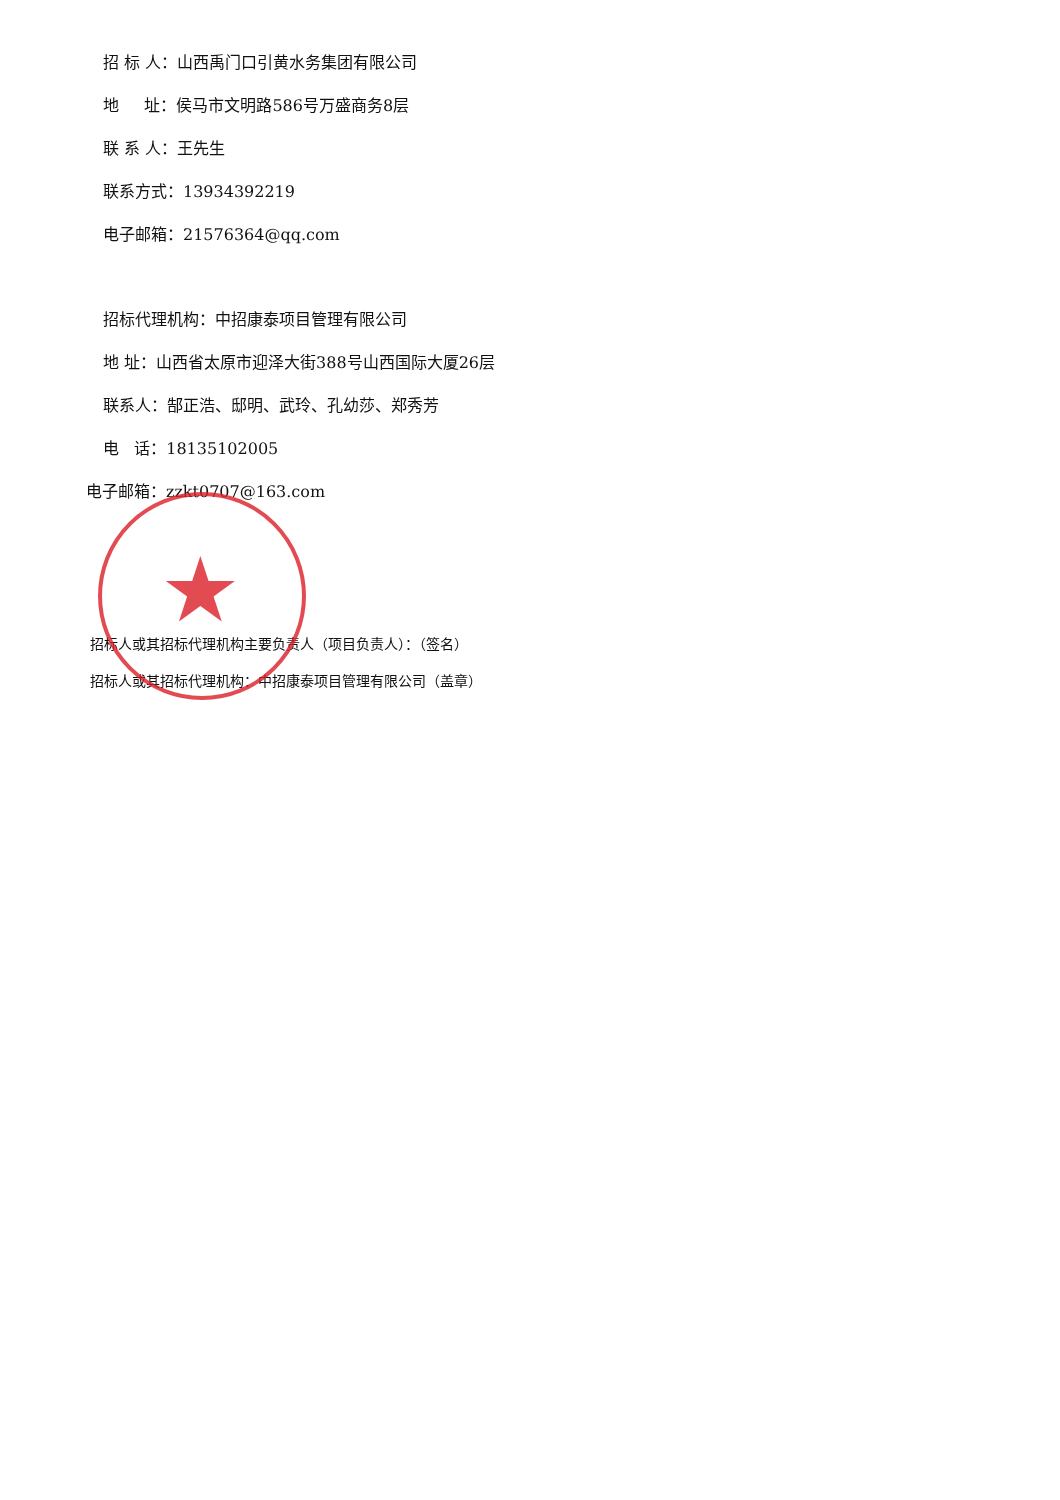★
招 标 人：山西禹门口引黄水务集团有限公司
地 址：侯马市文明路586号万盛商务8层
联 系 人：王先生
联系方式：13934392219
电子邮箱：21576364@qq.com
招标代理机构：中招康泰项目管理有限公司
地 址：山西省太原市迎泽大街388号山西国际大厦26层
联系人：郜正浩、邸明、武玲、孔幼莎、郑秀芳
电 话：18135102005
电子邮箱：zzkt0707@163.com
招标人或其招标代理机构主要负责人（项目负责人）：（签名）
招标人或其招标代理机构：中招康泰项目管理有限公司（盖章）